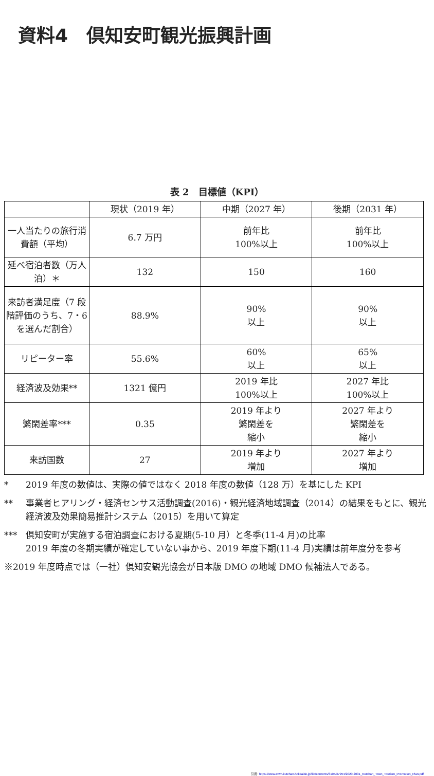資料4　倶知安町観光振興計画
表 2　目標値（KPI）
| | 現状（2019 年） | 中期（2027 年） | 後期（2031 年） |
| --- | --- | --- | --- |
| 一人当たりの旅行消費額（平均） | 6.7 万円 | 前年比 100%以上 | 前年比 100%以上 |
| 延べ宿泊者数（万人泊）＊ | 132 | 150 | 160 |
| 来訪者満足度（7 段階評価のうち、7・6 を選んだ割合） | 88.9% | 90% 以上 | 90% 以上 |
| リピーター率 | 55.6% | 60% 以上 | 65% 以上 |
| 経済波及効果** | 1321 億円 | 2019 年比 100%以上 | 2027 年比 100%以上 |
| 繁閑差率*** | 0.35 | 2019 年より 繁閑差を 縮小 | 2027 年より 繁閑差を 縮小 |
| 来訪国数 | 27 | 2019 年より 増加 | 2027 年より 増加 |
* 2019 年度の数値は、実際の値ではなく 2018 年度の数値（128 万）を基にした KPI
** 事業者ヒアリング・経済センサス活動調査(2016)・観光経済地域調査（2014）の結果をもとに、観光経済波及効果簡易推計システム（2015）を用いて算定
*** 倶知安町が実施する宿泊調査における夏期(5-10 月）と冬季(11-4 月)の比率
2019 年度の冬期実績が確定していない事から、2019 年度下期(11-4 月)実績は前年度分を参考
※2019 年度時点では（一社）倶知安観光協会が日本版 DMO の地域 DMO 候補法人である。
引用: https://www.town.kutchan.hokkaido.jp/file/contents/3104/37954/2020-2031_Kutchan_Town_Tourism_Promotion_Plan.pdf